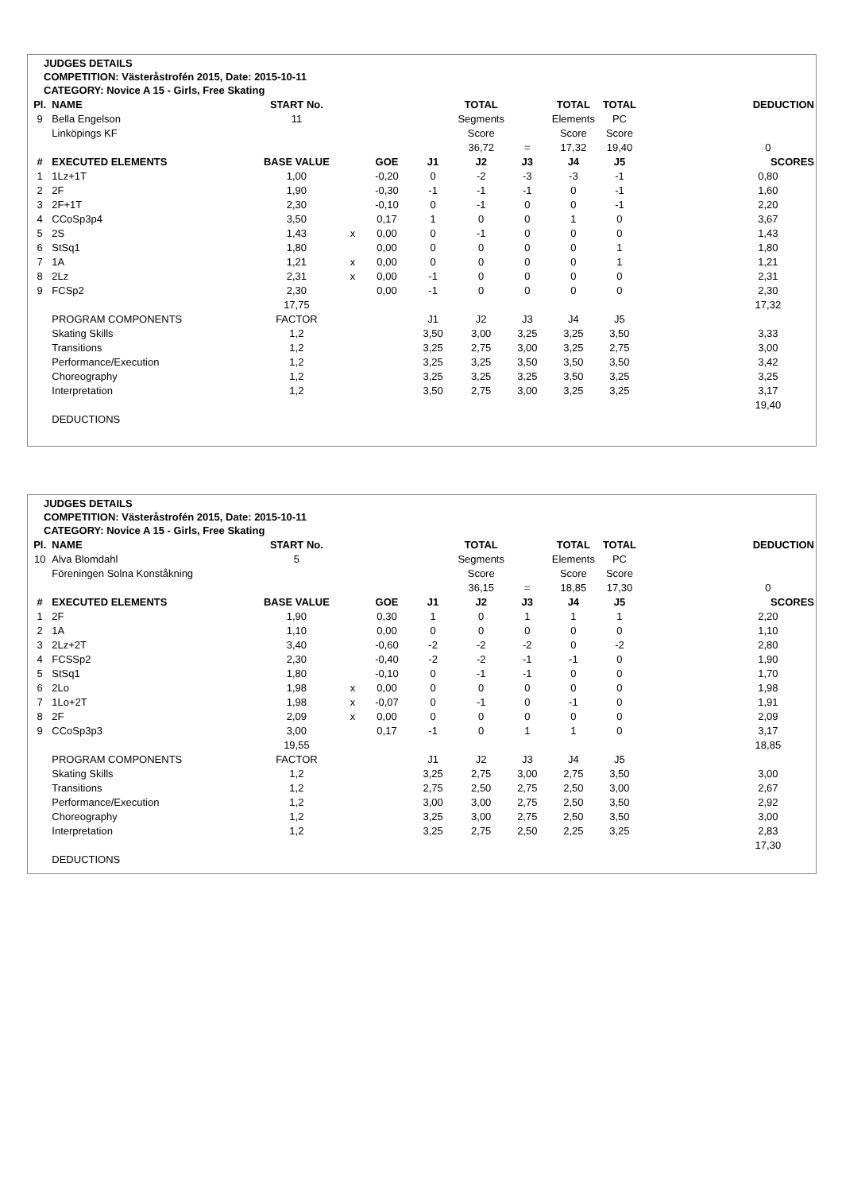JUDGES DETAILS
COMPETITION: Västeråstrofén 2015, Date: 2015-10-11
CATEGORY: Novice A 15 - Girls, Free Skating
| Pl. | NAME | START No. | | | | TOTAL | | TOTAL | TOTAL | | DEDUCTION |
| 9 | Bella Engelson | 11 | | | | Segments | | Elements | PC | | |
| | Linköpings KF | | | | | Score | | Score | Score | | |
| | | | | | | 36,72 | = | 17,32 | 19,40 | | 0 |
| # | EXECUTED ELEMENTS | BASE VALUE | | GOE | J1 | J2 | J3 | J4 | J5 | | SCORES |
| 1 | 1Lz+1T | 1,00 | | -0,20 | 0 | -2 | -3 | -3 | -1 | | 0,80 |
| 2 | 2F | 1,90 | | -0,30 | -1 | -1 | -1 | 0 | -1 | | 1,60 |
| 3 | 2F+1T | 2,30 | | -0,10 | 0 | -1 | 0 | 0 | -1 | | 2,20 |
| 4 | CCoSp3p4 | 3,50 | | 0,17 | 1 | 0 | 0 | 1 | 0 | | 3,67 |
| 5 | 2S | 1,43 | x | 0,00 | 0 | -1 | 0 | 0 | 0 | | 1,43 |
| 6 | StSq1 | 1,80 | | 0,00 | 0 | 0 | 0 | 0 | 1 | | 1,80 |
| 7 | 1A | 1,21 | x | 0,00 | 0 | 0 | 0 | 0 | 1 | | 1,21 |
| 8 | 2Lz | 2,31 | x | 0,00 | -1 | 0 | 0 | 0 | 0 | | 2,31 |
| 9 | FCSp2 | 2,30 | | 0,00 | -1 | 0 | 0 | 0 | 0 | | 2,30 |
| | | 17,75 | | | | | | | | | 17,32 |
| | PROGRAM COMPONENTS | FACTOR | | | J1 | J2 | J3 | J4 | J5 | | |
| | Skating Skills | 1,2 | | | 3,50 | 3,00 | 3,25 | 3,25 | 3,50 | | 3,33 |
| | Transitions | 1,2 | | | 3,25 | 2,75 | 3,00 | 3,25 | 2,75 | | 3,00 |
| | Performance/Execution | 1,2 | | | 3,25 | 3,25 | 3,50 | 3,50 | 3,50 | | 3,42 |
| | Choreography | 1,2 | | | 3,25 | 3,25 | 3,25 | 3,50 | 3,25 | | 3,25 |
| | Interpretation | 1,2 | | | 3,50 | 2,75 | 3,00 | 3,25 | 3,25 | | 3,17 |
| | | | | | | | | | | | 19,40 |
| | DEDUCTIONS | | | | | | | | | | |
JUDGES DETAILS
COMPETITION: Västeråstrofén 2015, Date: 2015-10-11
CATEGORY: Novice A 15 - Girls, Free Skating
| Pl. | NAME | START No. | | | | TOTAL | | TOTAL | TOTAL | | DEDUCTION |
| 10 | Alva Blomdahl | 5 | | | | Segments | | Elements | PC | | |
| | Föreningen Solna Konståkning | | | | | Score | | Score | Score | | |
| | | | | | | 36,15 | = | 18,85 | 17,30 | | 0 |
| # | EXECUTED ELEMENTS | BASE VALUE | | GOE | J1 | J2 | J3 | J4 | J5 | | SCORES |
| 1 | 2F | 1,90 | | 0,30 | 1 | 0 | 1 | 1 | 1 | | 2,20 |
| 2 | 1A | 1,10 | | 0,00 | 0 | 0 | 0 | 0 | 0 | | 1,10 |
| 3 | 2Lz+2T | 3,40 | | -0,60 | -2 | -2 | -2 | 0 | -2 | | 2,80 |
| 4 | FCSSp2 | 2,30 | | -0,40 | -2 | -2 | -1 | -1 | 0 | | 1,90 |
| 5 | StSq1 | 1,80 | | -0,10 | 0 | -1 | -1 | 0 | 0 | | 1,70 |
| 6 | 2Lo | 1,98 | x | 0,00 | 0 | 0 | 0 | 0 | 0 | | 1,98 |
| 7 | 1Lo+2T | 1,98 | x | -0,07 | 0 | -1 | 0 | -1 | 0 | | 1,91 |
| 8 | 2F | 2,09 | x | 0,00 | 0 | 0 | 0 | 0 | 0 | | 2,09 |
| 9 | CCoSp3p3 | 3,00 | | 0,17 | -1 | 0 | 1 | 1 | 0 | | 3,17 |
| | | 19,55 | | | | | | | | | 18,85 |
| | PROGRAM COMPONENTS | FACTOR | | | J1 | J2 | J3 | J4 | J5 | | |
| | Skating Skills | 1,2 | | | 3,25 | 2,75 | 3,00 | 2,75 | 3,50 | | 3,00 |
| | Transitions | 1,2 | | | 2,75 | 2,50 | 2,75 | 2,50 | 3,00 | | 2,67 |
| | Performance/Execution | 1,2 | | | 3,00 | 3,00 | 2,75 | 2,50 | 3,50 | | 2,92 |
| | Choreography | 1,2 | | | 3,25 | 3,00 | 2,75 | 2,50 | 3,50 | | 3,00 |
| | Interpretation | 1,2 | | | 3,25 | 2,75 | 2,50 | 2,25 | 3,25 | | 2,83 |
| | | | | | | | | | | | 17,30 |
| | DEDUCTIONS | | | | | | | | | | |